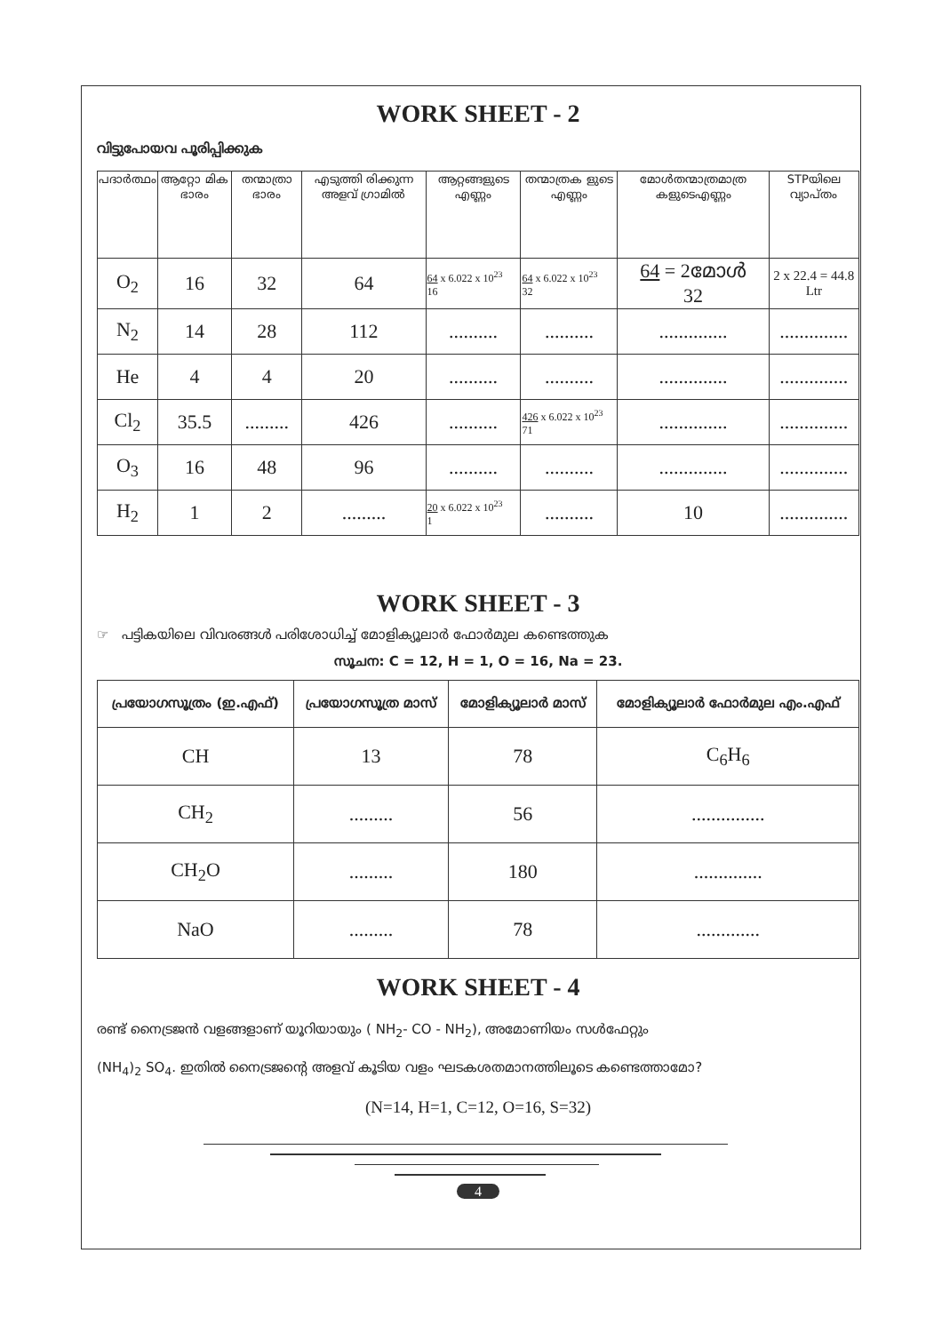WORK SHEET - 2
വിട്ടുപോയവ പൂരിപ്പിക്കുക
| പദാർത്ഥം | ആറ്റോ മിക ഭാരം | തന്മാത്രാ ഭാരം | എടുത്തി രിക്കുന്ന അളവ് ഗ്രാമിൽ | ആറ്റങ്ങളുടെ എണ്ണം | തന്മാത്രക ളുടെ എണ്ണം | മോൾതന്മാത്രമാത്ര കളുടെഎണ്ണം | STPയിലെ വ്യാപ്തം |
| --- | --- | --- | --- | --- | --- | --- | --- |
| O<sub>2</sub> | 16 | 32 | 64 | 64 x 6.022 x 10<sup>23</sup> 16 | 64 x 6.022 x 10<sup>23</sup> 32 | 64 = 2മോൾ 32 | 2 x 22.4 = 44.8 Ltr |
| N<sub>2</sub> | 14 | 28 | 112 | .......... | .......... | .............. | .............. |
| He | 4 | 4 | 20 | .......... | .......... | .............. | .............. |
| Cl<sub>2</sub> | 35.5 | ......... | 426 | .......... | 426 x 6.022 x 10<sup>23</sup> 71 | .............. | .............. |
| O<sub>3</sub> | 16 | 48 | 96 | .......... | .......... | .............. | .............. |
| H<sub>2</sub> | 1 | 2 | ......... | 20 x 6.022 x 10<sup>23</sup> 1 | .......... | 10 | .............. |
WORK SHEET - 3
☞ പട്ടികയിലെ വിവരങ്ങൾ പരിശോധിച്ച് മോളിക്യൂലാർ ഫോർമുല കണ്ടെത്തുക
സൂചന: C = 12, H = 1, O = 16, Na = 23.
| പ്രയോഗസൂത്രം (ഇ.എഫ്) | പ്രയോഗസൂത്ര മാസ് | മോളിക്യൂലാർ മാസ് | മോളിക്യൂലാർ ഫോർമുല എം.എഫ് |
| --- | --- | --- | --- |
| CH | 13 | 78 | C<sub>6</sub>H<sub>6</sub> |
| CH<sub>2</sub> | ......... | 56 | ............... |
| CH<sub>2</sub>O | ......... | 180 | .............. |
| NaO | ......... | 78 | ............. |
WORK SHEET - 4
രണ്ട് നൈട്രജൻ വളങ്ങളാണ് യൂറിയായും ( NH<sub>2</sub>- CO - NH<sub>2</sub>), അമോണിയം സൾഫേറ്റും
(NH<sub>4</sub>)<sub>2</sub> SO<sub>4</sub>. ഇതിൽ നൈട്രജന്റെ അളവ് കൂടിയ വളം ഘടകശതമാനത്തിലൂടെ കണ്ടെത്താമോ?
(N=14, H=1, C=12, O=16, S=32)
4